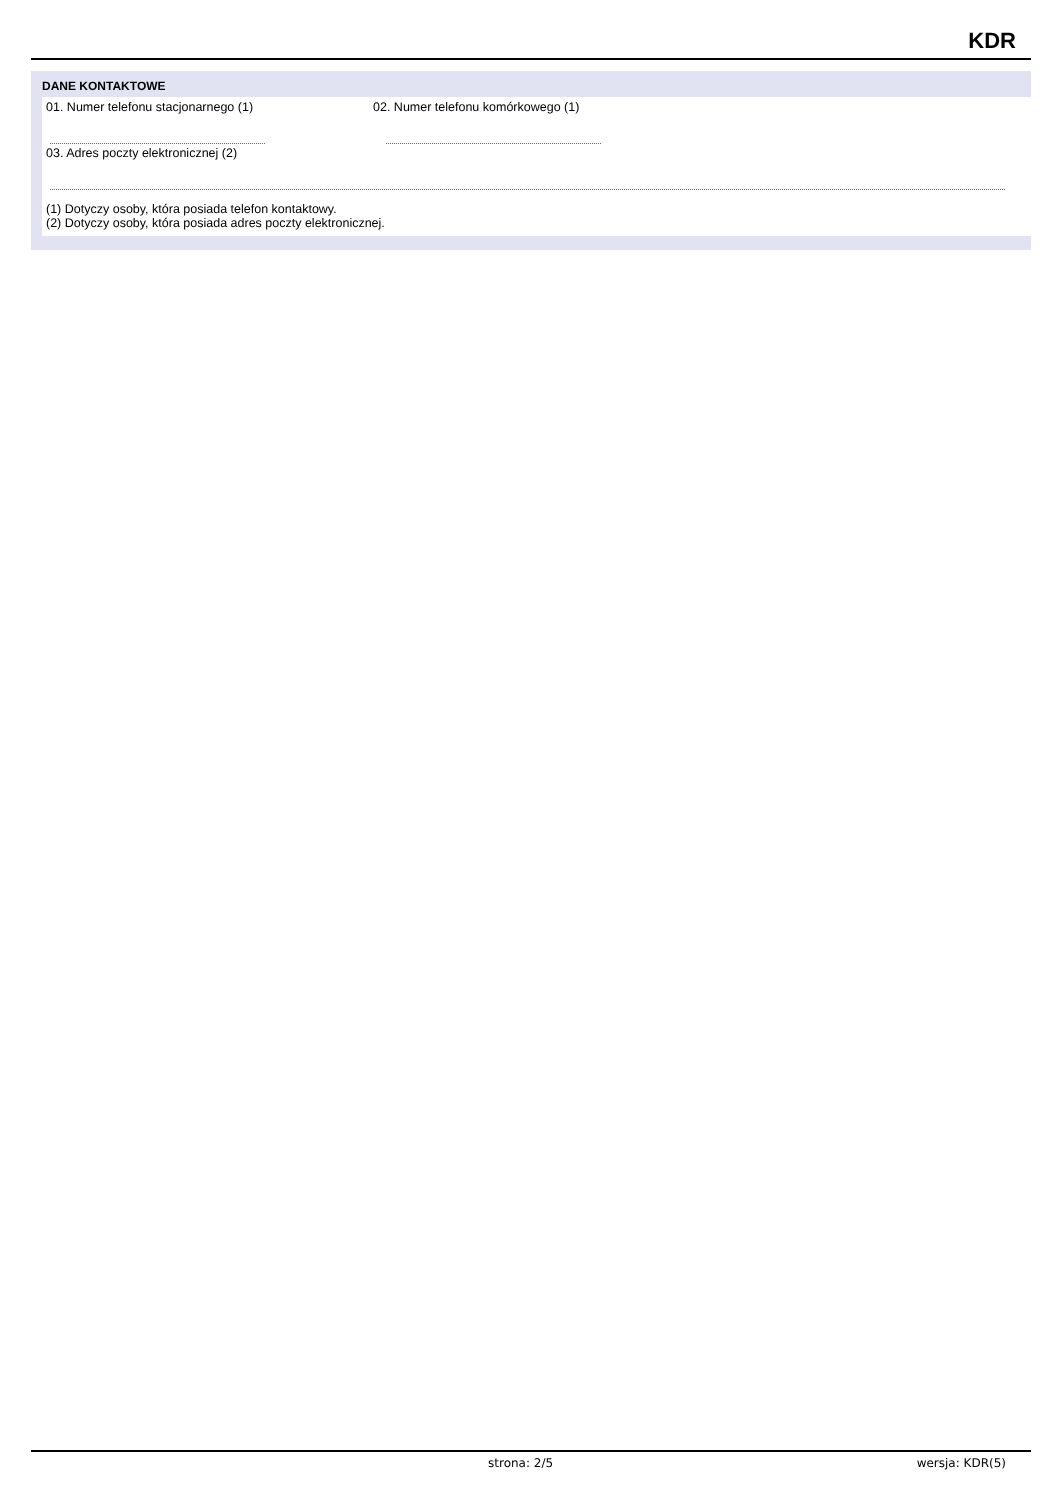KDR
DANE KONTAKTOWE
01. Numer telefonu stacjonarnego (1) 02. Numer telefonu komórkowego (1)
03. Adres poczty elektronicznej (2)
(1) Dotyczy osoby, która posiada telefon kontaktowy.
(2) Dotyczy osoby, która posiada adres poczty elektronicznej.
strona: 2/5 wersja: KDR(5)